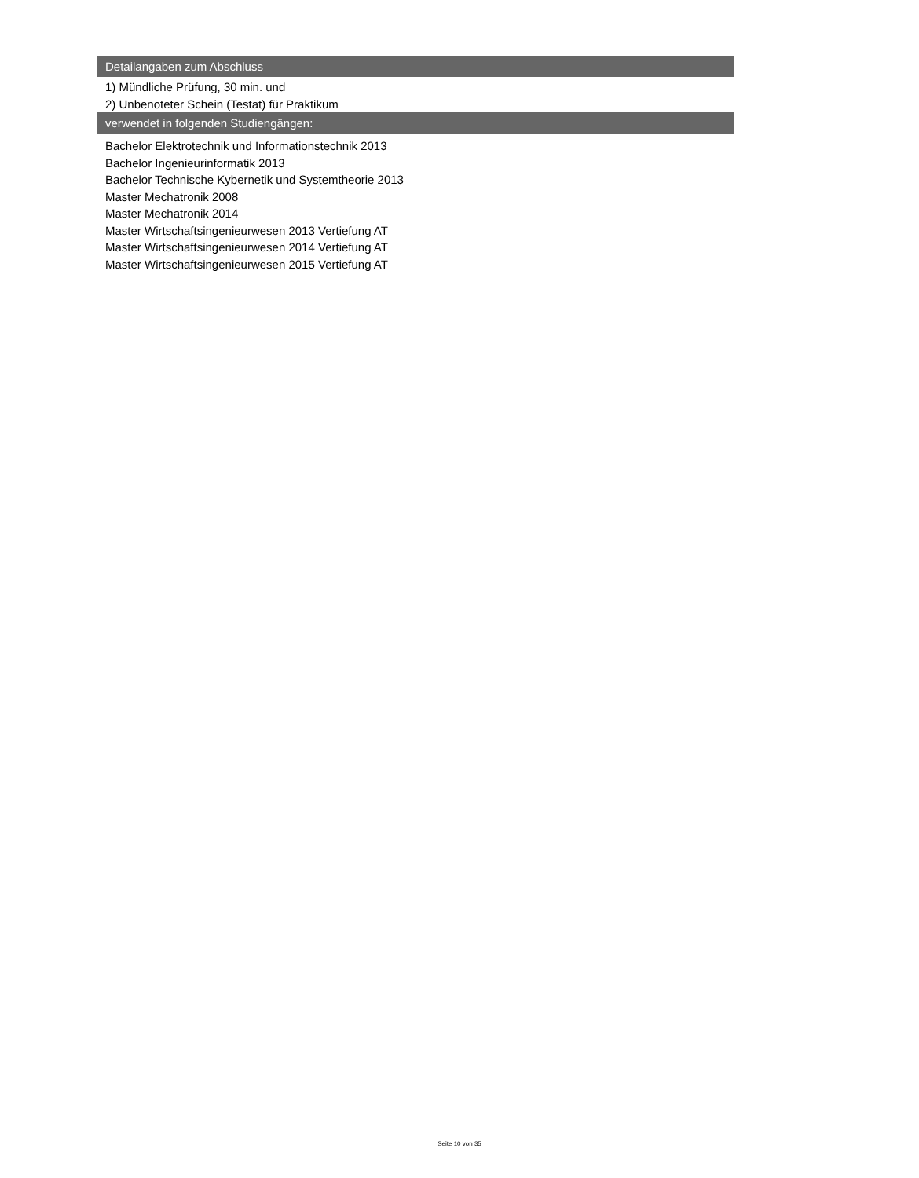Detailangaben zum Abschluss
1) Mündliche Prüfung, 30 min. und
2) Unbenoteter Schein (Testat) für Praktikum
verwendet in folgenden Studiengängen:
Bachelor Elektrotechnik und Informationstechnik 2013
Bachelor Ingenieurinformatik 2013
Bachelor Technische Kybernetik und Systemtheorie 2013
Master Mechatronik 2008
Master Mechatronik 2014
Master Wirtschaftsingenieurwesen 2013 Vertiefung AT
Master Wirtschaftsingenieurwesen 2014 Vertiefung AT
Master Wirtschaftsingenieurwesen 2015 Vertiefung AT
Seite 10 von 35